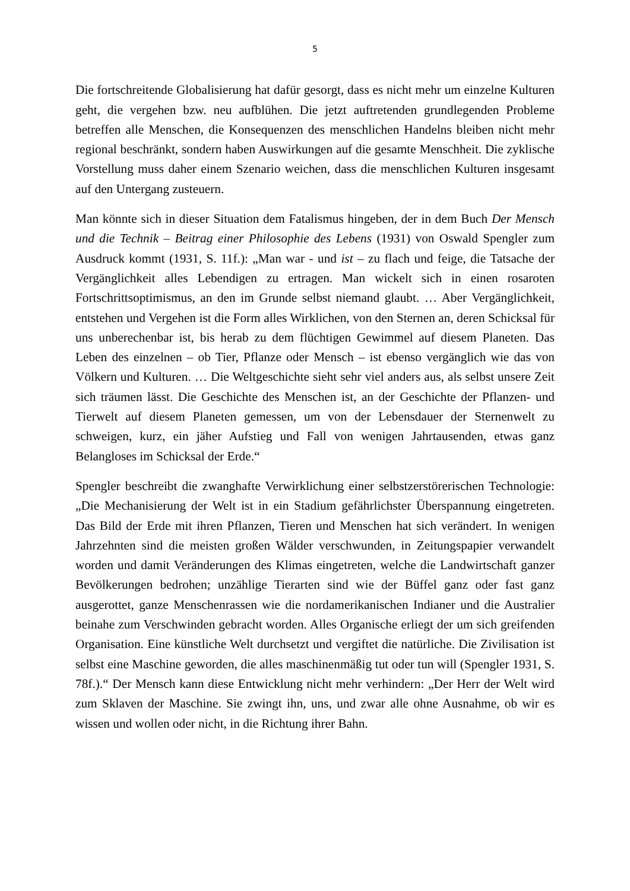5
Die fortschreitende Globalisierung hat dafür gesorgt, dass es nicht mehr um einzelne Kulturen geht, die vergehen bzw. neu aufblühen. Die jetzt auftretenden grundlegenden Probleme betreffen alle Menschen, die Konsequenzen des menschlichen Handelns bleiben nicht mehr regional beschränkt, sondern haben Auswirkungen auf die gesamte Menschheit. Die zyklische Vorstellung muss daher einem Szenario weichen, dass die menschlichen Kulturen insgesamt auf den Untergang zusteuern.
Man könnte sich in dieser Situation dem Fatalismus hingeben, der in dem Buch Der Mensch und die Technik – Beitrag einer Philosophie des Lebens (1931) von Oswald Spengler zum Ausdruck kommt (1931, S. 11f.): „Man war - und ist – zu flach und feige, die Tatsache der Vergänglichkeit alles Lebendigen zu ertragen. Man wickelt sich in einen rosaroten Fortschrittsoptimismus, an den im Grunde selbst niemand glaubt. … Aber Vergänglichkeit, entstehen und Vergehen ist die Form alles Wirklichen, von den Sternen an, deren Schicksal für uns unberechenbar ist, bis herab zu dem flüchtigen Gewimmel auf diesem Planeten. Das Leben des einzelnen – ob Tier, Pflanze oder Mensch – ist ebenso vergänglich wie das von Völkern und Kulturen. … Die Weltgeschichte sieht sehr viel anders aus, als selbst unsere Zeit sich träumen lässt. Die Geschichte des Menschen ist, an der Geschichte der Pflanzen- und Tierwelt auf diesem Planeten gemessen, um von der Lebensdauer der Sternenwelt zu schweigen, kurz, ein jäher Aufstieg und Fall von wenigen Jahrtausenden, etwas ganz Belangloses im Schicksal der Erde.“
Spengler beschreibt die zwanghafte Verwirklichung einer selbstzerstörerischen Technologie: „Die Mechanisierung der Welt ist in ein Stadium gefährlichster Überspannung eingetreten. Das Bild der Erde mit ihren Pflanzen, Tieren und Menschen hat sich verändert. In wenigen Jahrzehnten sind die meisten großen Wälder verschwunden, in Zeitungspapier verwandelt worden und damit Veränderungen des Klimas eingetreten, welche die Landwirtschaft ganzer Bevölkerungen bedrohen; unzählige Tierarten sind wie der Büffel ganz oder fast ganz ausgerottet, ganze Menschenrassen wie die nordamerikanischen Indianer und die Australier beinahe zum Verschwinden gebracht worden. Alles Organische erliegt der um sich greifenden Organisation. Eine künstliche Welt durchsetzt und vergiftet die natürliche. Die Zivilisation ist selbst eine Maschine geworden, die alles maschinenmäßig tut oder tun will (Spengler 1931, S. 78f.).“ Der Mensch kann diese Entwicklung nicht mehr verhindern: „Der Herr der Welt wird zum Sklaven der Maschine. Sie zwingt ihn, uns, und zwar alle ohne Ausnahme, ob wir es wissen und wollen oder nicht, in die Richtung ihrer Bahn.